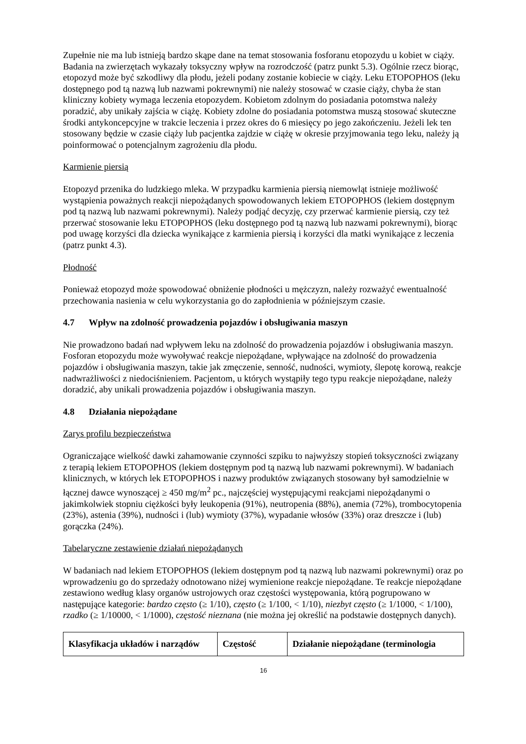Zupełnie nie ma lub istnieją bardzo skąpe dane na temat stosowania fosforanu etopozydu u kobiet w ciąży. Badania na zwierzętach wykazały toksyczny wpływ na rozrodczość (patrz punkt 5.3). Ogólnie rzecz biorąc, etopozyd może być szkodliwy dla płodu, jeżeli podany zostanie kobiecie w ciąży. Leku ETOPOPHOS (leku dostępnego pod tą nazwą lub nazwami pokrewnymi) nie należy stosować w czasie ciąży, chyba że stan kliniczny kobiety wymaga leczenia etopozydem. Kobietom zdolnym do posiadania potomstwa należy poradzić, aby unikały zajścia w ciążę. Kobiety zdolne do posiadania potomstwa muszą stosować skuteczne środki antykoncepcyjne w trakcie leczenia i przez okres do 6 miesięcy po jego zakończeniu. Jeżeli lek ten stosowany będzie w czasie ciąży lub pacjentka zajdzie w ciążę w okresie przyjmowania tego leku, należy ją poinformować o potencjalnym zagrożeniu dla płodu.
Karmienie piersią
Etopozyd przenika do ludzkiego mleka. W przypadku karmienia piersią niemowląt istnieje możliwość wystąpienia poważnych reakcji niepożądanych spowodowanych lekiem ETOPOPHOS (lekiem dostępnym pod tą nazwą lub nazwami pokrewnymi). Należy podjąć decyzję, czy przerwać karmienie piersią, czy też przerwać stosowanie leku ETOPOPHOS (leku dostępnego pod tą nazwą lub nazwami pokrewnymi), biorąc pod uwagę korzyści dla dziecka wynikające z karmienia piersią i korzyści dla matki wynikające z leczenia (patrz punkt 4.3).
Płodność
Ponieważ etopozyd może spowodować obniżenie płodności u mężczyzn, należy rozważyć ewentualność przechowania nasienia w celu wykorzystania go do zapłodnienia w późniejszym czasie.
4.7 Wpływ na zdolność prowadzenia pojazdów i obsługiwania maszyn
Nie prowadzono badań nad wpływem leku na zdolność do prowadzenia pojazdów i obsługiwania maszyn. Fosforan etopozydu może wywoływać reakcje niepożądane, wpływające na zdolność do prowadzenia pojazdów i obsługiwania maszyn, takie jak zmęczenie, senność, nudności, wymioty, ślepotę korową, reakcje nadwrażliwości z niedociśnieniem. Pacjentom, u których wystąpiły tego typu reakcje niepożądane, należy doradzić, aby unikali prowadzenia pojazdów i obsługiwania maszyn.
4.8 Działania niepożądane
Zarys profilu bezpieczeństwa
Ograniczające wielkość dawki zahamowanie czynności szpiku to najwyższy stopień toksyczności związany z terapią lekiem ETOPOPHOS (lekiem dostępnym pod tą nazwą lub nazwami pokrewnymi). W badaniach klinicznych, w których lek ETOPOPHOS i nazwy produktów związanych stosowany był samodzielnie w łącznej dawce wynoszącej ≥ 450 mg/m<sup>2</sup> pc., najczęściej występującymi reakcjami niepożądanymi o jakimkolwiek stopniu ciężkości były leukopenia (91%), neutropenia (88%), anemia (72%), trombocytopenia (23%), astenia (39%), nudności i (lub) wymioty (37%), wypadanie włosów (33%) oraz dreszcze i (lub) gorączka (24%).
Tabelaryczne zestawienie działań niepożądanych
W badaniach nad lekiem ETOPOPHOS (lekiem dostępnym pod tą nazwą lub nazwami pokrewnymi) oraz po wprowadzeniu go do sprzedaży odnotowano niżej wymienione reakcje niepożądane. Te reakcje niepożądane zestawiono według klasy organów ustrojowych oraz częstości występowania, którą pogrupowano w następujące kategorie: bardzo często (≥ 1/10), często (≥ 1/100, < 1/10), niezbyt często (≥ 1/1000, < 1/100), rzadko (≥ 1/10000, < 1/1000), częstość nieznana (nie można jej określić na podstawie dostępnych danych).
| Klasyfikacja układów i narządów | Częstość | Działanie niepożądane (terminologia |
| --- | --- | --- |
16